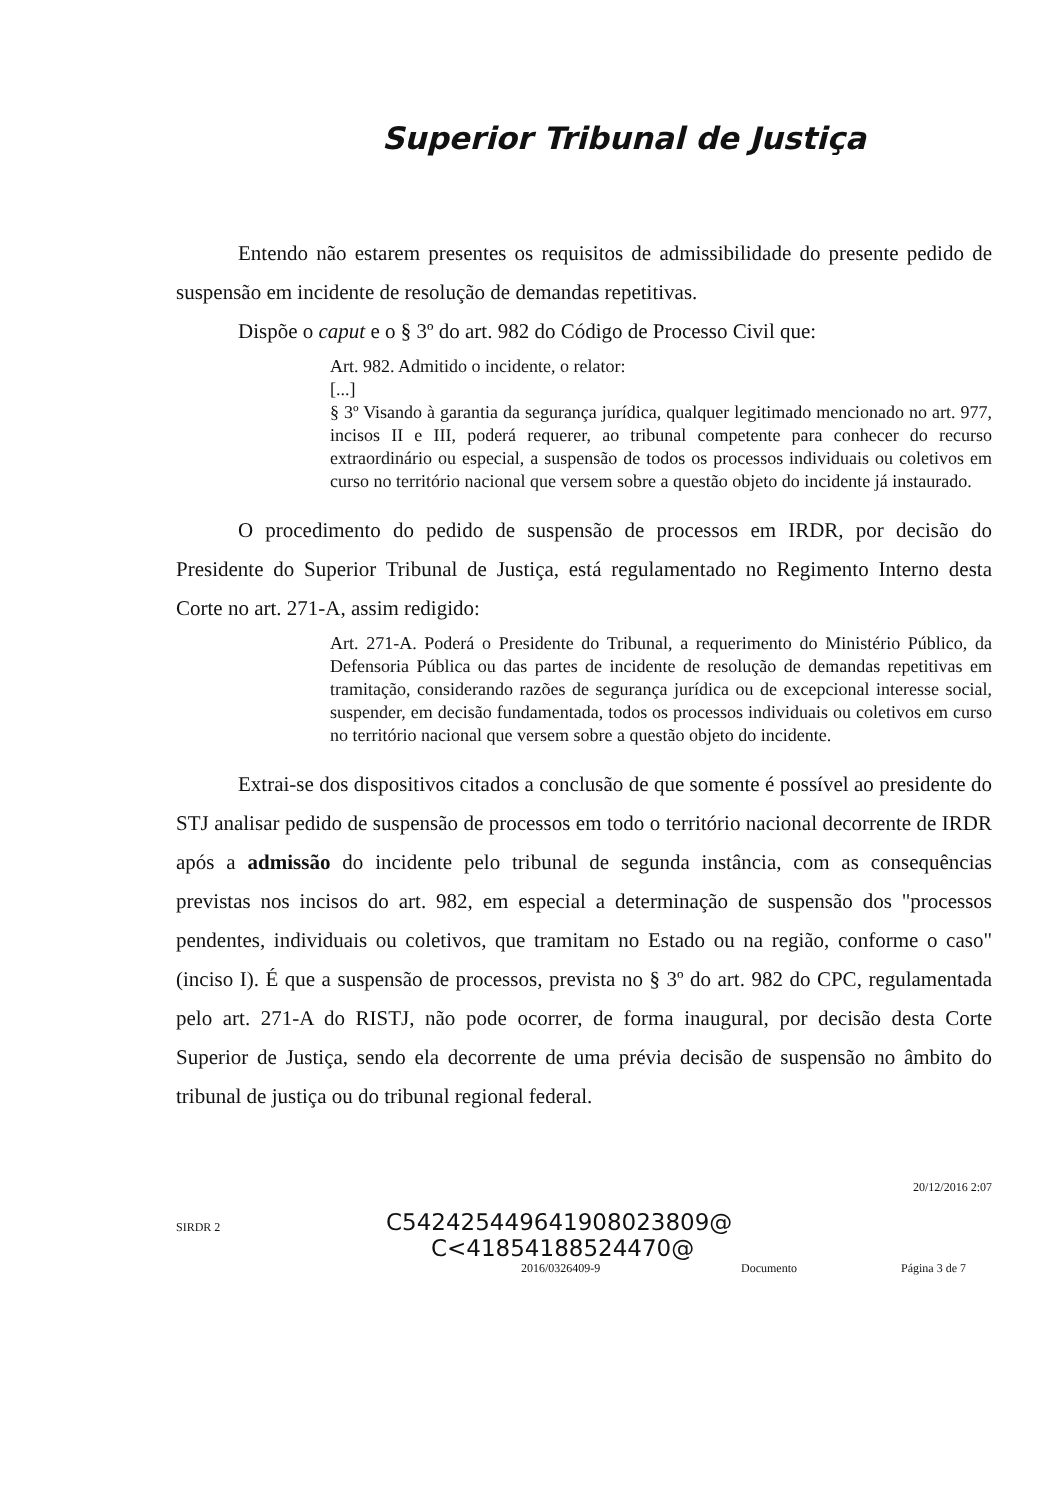Superior Tribunal de Justiça
Entendo não estarem presentes os requisitos de admissibilidade do presente pedido de suspensão em incidente de resolução de demandas repetitivas.
Dispõe o caput e o § 3º do art. 982 do Código de Processo Civil que:
Art. 982. Admitido o incidente, o relator:
[...]
§ 3º Visando à garantia da segurança jurídica, qualquer legitimado mencionado no art. 977, incisos II e III, poderá requerer, ao tribunal competente para conhecer do recurso extraordinário ou especial, a suspensão de todos os processos individuais ou coletivos em curso no território nacional que versem sobre a questão objeto do incidente já instaurado.
O procedimento do pedido de suspensão de processos em IRDR, por decisão do Presidente do Superior Tribunal de Justiça, está regulamentado no Regimento Interno desta Corte no art. 271-A, assim redigido:
Art. 271-A. Poderá o Presidente do Tribunal, a requerimento do Ministério Público, da Defensoria Pública ou das partes de incidente de resolução de demandas repetitivas em tramitação, considerando razões de segurança jurídica ou de excepcional interesse social, suspender, em decisão fundamentada, todos os processos individuais ou coletivos em curso no território nacional que versem sobre a questão objeto do incidente.
Extrai-se dos dispositivos citados a conclusão de que somente é possível ao presidente do STJ analisar pedido de suspensão de processos em todo o território nacional decorrente de IRDR após a admissão do incidente pelo tribunal de segunda instância, com as consequências previstas nos incisos do art. 982, em especial a determinação de suspensão dos "processos pendentes, individuais ou coletivos, que tramitam no Estado ou na região, conforme o caso" (inciso I). É que a suspensão de processos, prevista no § 3º do art. 982 do CPC, regulamentada pelo art. 271-A do RISTJ, não pode ocorrer, de forma inaugural, por decisão desta Corte Superior de Justiça, sendo ela decorrente de uma prévia decisão de suspensão no âmbito do tribunal de justiça ou do tribunal regional federal.
20/12/2016 2:07
SIRDR 2
C542425449641908023809@
C<41854188524470@
2016/0326409-9 Documento Página 3 de 7